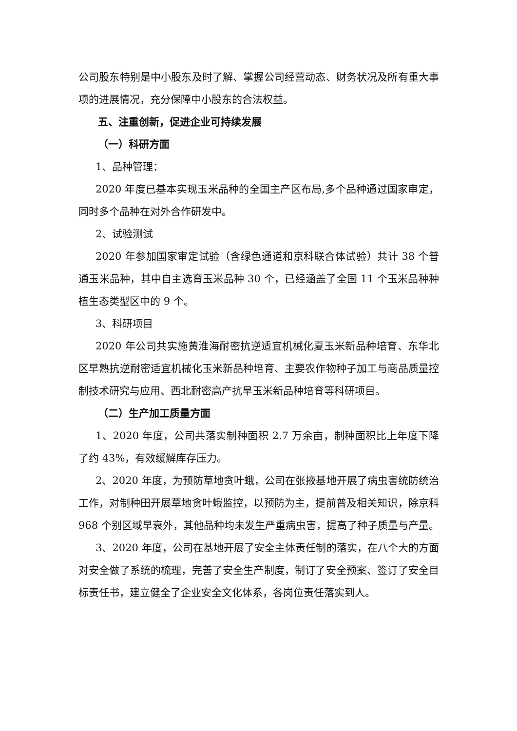公司股东特别是中小股东及时了解、掌握公司经营动态、财务状况及所有重大事项的进展情况，充分保障中小股东的合法权益。
五、注重创新，促进企业可持续发展
（一）科研方面
1、品种管理：
2020 年度已基本实现玉米品种的全国主产区布局,多个品种通过国家审定，同时多个品种在对外合作研发中。
2、试验测试
2020 年参加国家审定试验（含绿色通道和京科联合体试验）共计 38 个普通玉米品种，其中自主选育玉米品种 30 个，已经涵盖了全国 11 个玉米品种种植生态类型区中的 9 个。
3、科研项目
2020 年公司共实施黄淮海耐密抗逆适宜机械化夏玉米新品种培育、东华北区早熟抗逆耐密适宜机械化玉米新品种培育、主要农作物种子加工与商品质量控制技术研究与应用、西北耐密高产抗旱玉米新品种培育等科研项目。
（二）生产加工质量方面
1、2020 年度，公司共落实制种面积 2.7 万余亩，制种面积比上年度下降了约 43%，有效缓解库存压力。
2、2020 年度，为预防草地贪叶蛾，公司在张掖基地开展了病虫害统防统治工作，对制种田开展草地贪叶蛾监控，以预防为主，提前普及相关知识，除京科 968 个别区域早衰外，其他品种均未发生严重病虫害，提高了种子质量与产量。
3、2020 年度，公司在基地开展了安全主体责任制的落实，在八个大的方面对安全做了系统的梳理，完善了安全生产制度，制订了安全预案、签订了安全目标责任书，建立健全了企业安全文化体系，各岗位责任落实到人。